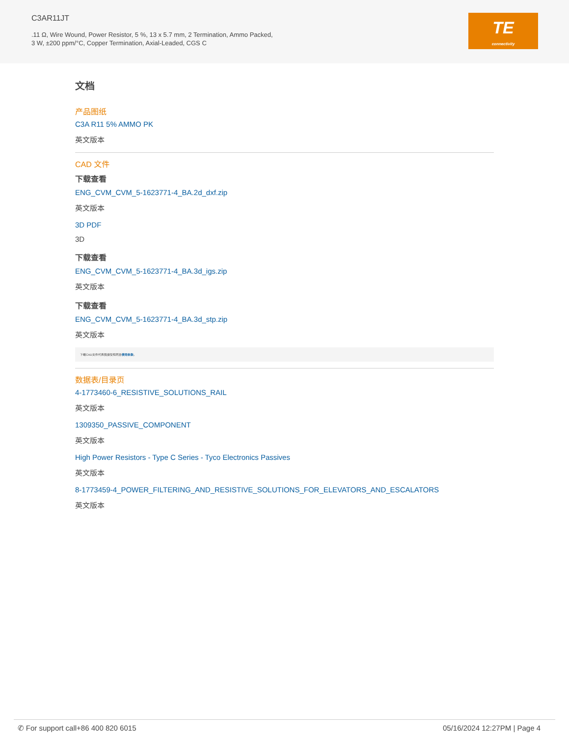C3AR11JT
.11 Ω, Wire Wound, Power Resistor, 5 %, 13 x 5.7 mm, 2 Termination, Ammo Packed,
3 W, ±200 ppm/°C, Copper Termination, Axial-Leaded, CGS C
TE
connectivity
文档
产品图纸
C3A R11 5% AMMO PK
英文版本
CAD 文件
下载查看
ENG_CVM_CVM_5-1623771-4_BA.2d_dxf.zip
英文版本
3D PDF
3D
下载查看
ENG_CVM_CVM_5-1623771-4_BA.3d_igs.zip
英文版本
下载查看
ENG_CVM_CVM_5-1623771-4_BA.3d_stp.zip
英文版本
下载CAD文件代表我接受和同意使用条款。
数据表/目录页
4-1773460-6_RESISTIVE_SOLUTIONS_RAIL
英文版本
1309350_PASSIVE_COMPONENT
英文版本
High Power Resistors - Type C Series - Tyco Electronics Passives
英文版本
8-1773459-4_POWER_FILTERING_AND_RESISTIVE_SOLUTIONS_FOR_ELEVATORS_AND_ESCALATORS
英文版本
✆ For support call+86 400 820 6015 05/16/2024 12:27PM | Page 4